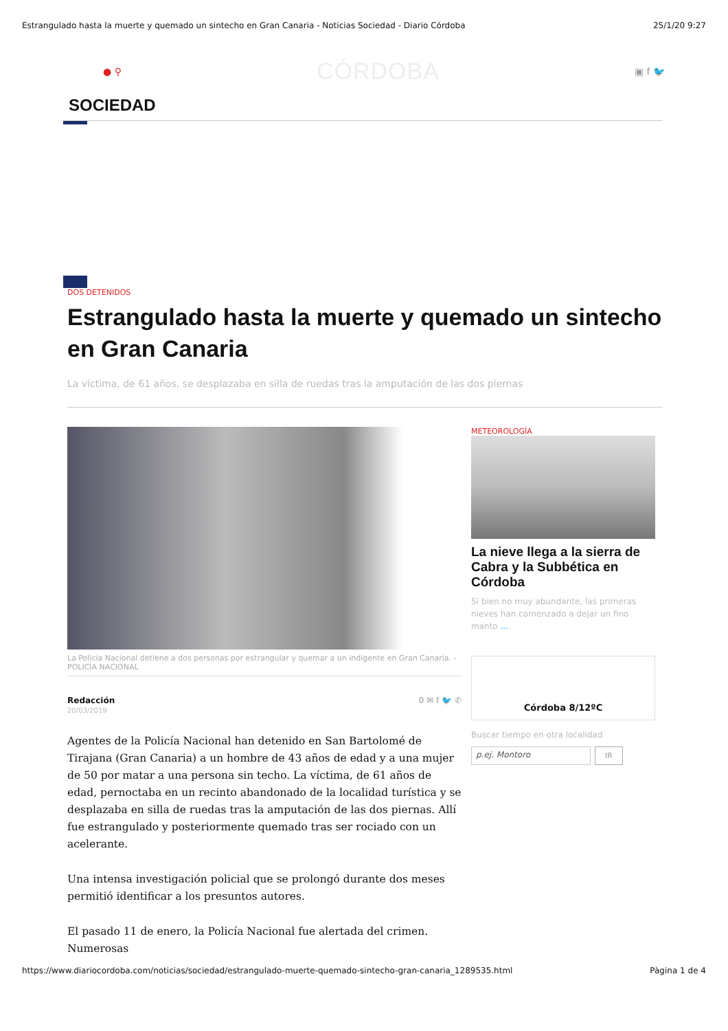Estrangulado hasta la muerte y quemado un sintecho en Gran Canaria - Noticias Sociedad - Diario Córdoba 25/1/20 9:27
● ⚲ CÓRDOBA ▣ f 🐦
SOCIEDAD
DOS DETENIDOS
Estrangulado hasta la muerte y quemado un sintecho en Gran Canaria
La víctima, de 61 años, se desplazaba en silla de ruedas tras la amputación de las dos piernas
La Policía Nacional detiene a dos personas por estrangular y quemar a un indigente en Gran Canaria. - POLICÍA NACIONAL
Redacción
20/03/2019
0 ✉ f 🐦 ✆
Agentes de la Policía Nacional han detenido en San Bartolomé de Tirajana (Gran Canaria) a un hombre de 43 años de edad y a una mujer de 50 por matar a una persona sin techo. La víctima, de 61 años de edad, pernoctaba en un recinto abandonado de la localidad turística y se desplazaba en silla de ruedas tras la amputación de las dos piernas. Allí fue estrangulado y posteriormente quemado tras ser rociado con un acelerante.
Una intensa investigación policial que se prolongó durante dos meses permitió identificar a los presuntos autores.
El pasado 11 de enero, la Policía Nacional fue alertada del crimen. Numerosas
METEOROLOGÍA
La nieve llega a la sierra de Cabra y la Subbética en Córdoba
Si bien no muy abundante, las primeras nieves han comenzado a dejar un fino manto ...
Córdoba 8/12ºC
Buscar tiempo en otra localidad
p.ej. Montoro IR
https://www.diariocordoba.com/noticias/sociedad/estrangulado-muerte-quemado-sintecho-gran-canaria_1289535.html Pàgina 1 de 4